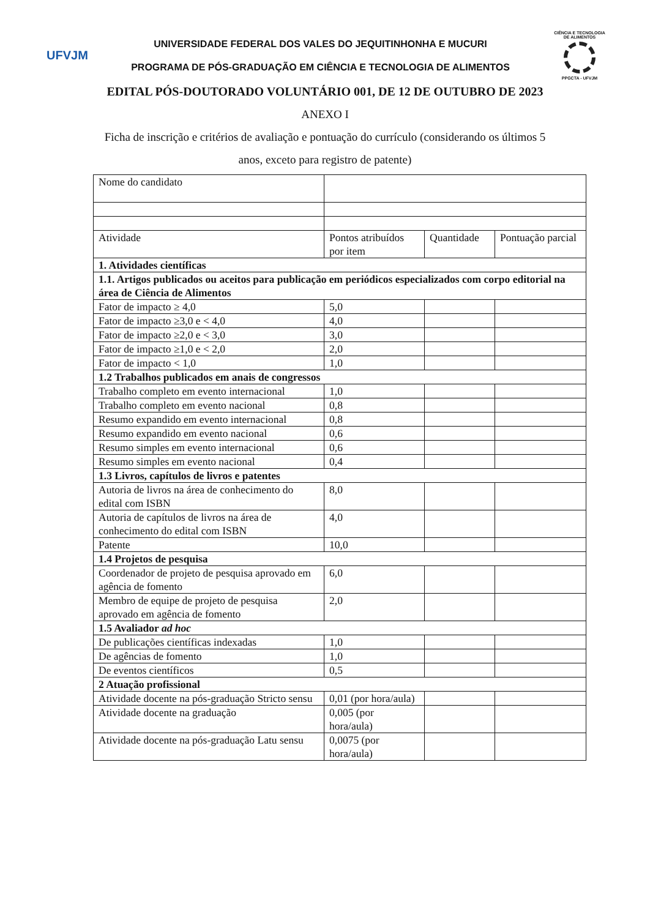UFVJM
UNIVERSIDADE FEDERAL DOS VALES DO JEQUITINHONHA E MUCURI
PROGRAMA DE PÓS-GRADUAÇÃO EM CIÊNCIA E TECNOLOGIA DE ALIMENTOS
CIÊNCIA E TECNOLOGIA DE ALIMENTOS
PPGCTA - UFVJM
EDITAL PÓS-DOUTORADO VOLUNTÁRIO 001, DE 12 DE OUTUBRO DE 2023
ANEXO I
Ficha de inscrição e critérios de avaliação e pontuação do currículo (considerando os últimos 5 anos, exceto para registro de patente)
| Nome do candidato | | | |
| Atividade | Pontos atribuídos por item | Quantidade | Pontuação parcial |
| 1. Atividades científicas | | | |
| 1.1. Artigos publicados ou aceitos para publicação em periódicos especializados com corpo editorial na área de Ciência de Alimentos | | | |
| Fator de impacto ≥ 4,0 | 5,0 | | |
| Fator de impacto ≥3,0 e < 4,0 | 4,0 | | |
| Fator de impacto ≥2,0 e < 3,0 | 3,0 | | |
| Fator de impacto ≥1,0 e < 2,0 | 2,0 | | |
| Fator de impacto < 1,0 | 1,0 | | |
| 1.2 Trabalhos publicados em anais de congressos | | | |
| Trabalho completo em evento internacional | 1,0 | | |
| Trabalho completo em evento nacional | 0,8 | | |
| Resumo expandido em evento internacional | 0,8 | | |
| Resumo expandido em evento nacional | 0,6 | | |
| Resumo simples em evento internacional | 0,6 | | |
| Resumo simples em evento nacional | 0,4 | | |
| 1.3 Livros, capítulos de livros e patentes | | | |
| Autoria de livros na área de conhecimento do edital com ISBN | 8,0 | | |
| Autoria de capítulos de livros na área de conhecimento do edital com ISBN | 4,0 | | |
| Patente | 10,0 | | |
| 1.4 Projetos de pesquisa | | | |
| Coordenador de projeto de pesquisa aprovado em agência de fomento | 6,0 | | |
| Membro de equipe de projeto de pesquisa aprovado em agência de fomento | 2,0 | | |
| 1.5 Avaliador ad hoc | | | |
| De publicações científicas indexadas | 1,0 | | |
| De agências de fomento | 1,0 | | |
| De eventos científicos | 0,5 | | |
| 2 Atuação profissional | | | |
| Atividade docente na pós-graduação Stricto sensu | 0,01 (por hora/aula) | | |
| Atividade docente na graduação | 0,005 (por hora/aula) | | |
| Atividade docente na pós-graduação Latu sensu | 0,0075 (por hora/aula) | | |